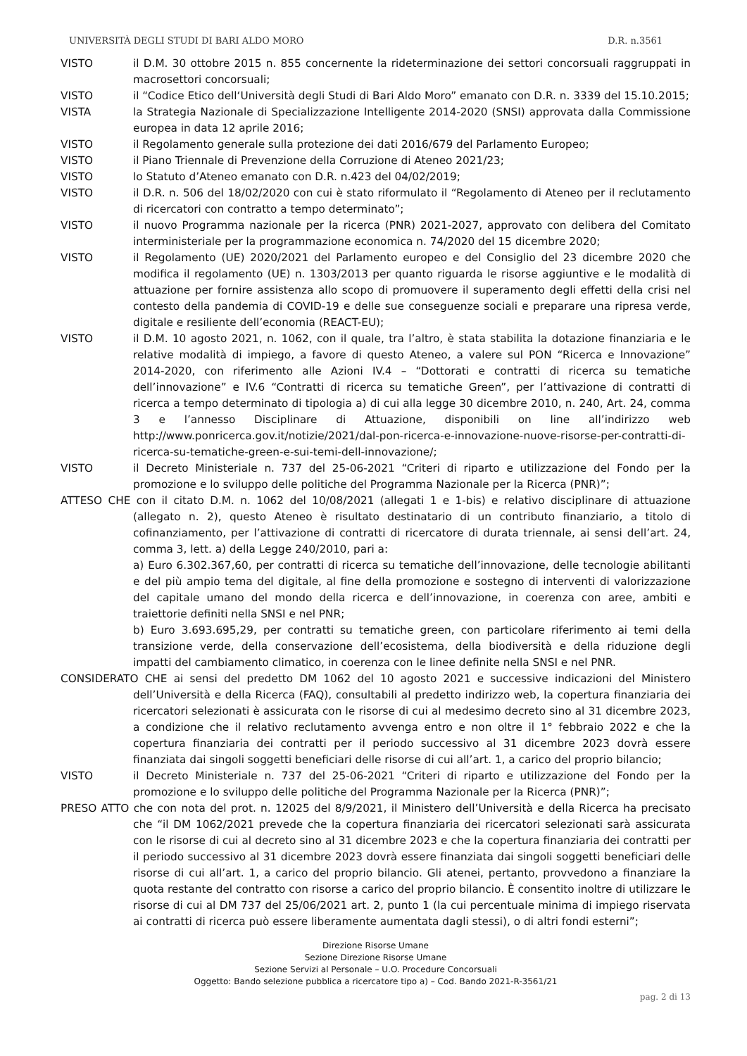UNIVERSITÀ DEGLI STUDI DI BARI ALDO MORO D.R. n.3561
VISTO il D.M. 30 ottobre 2015 n. 855 concernente la rideterminazione dei settori concorsuali raggruppati in macrosettori concorsuali;
VISTO il “Codice Etico dell‘Università degli Studi di Bari Aldo Moro” emanato con D.R. n. 3339 del 15.10.2015;
VISTA la Strategia Nazionale di Specializzazione Intelligente 2014-2020 (SNSI) approvata dalla Commissione europea in data 12 aprile 2016;
VISTO il Regolamento generale sulla protezione dei dati 2016/679 del Parlamento Europeo;
VISTO il Piano Triennale di Prevenzione della Corruzione di Ateneo 2021/23;
VISTO lo Statuto d’Ateneo emanato con D.R. n.423 del 04/02/2019;
VISTO il D.R. n. 506 del 18/02/2020 con cui è stato riformulato il “Regolamento di Ateneo per il reclutamento di ricercatori con contratto a tempo determinato”;
VISTO il nuovo Programma nazionale per la ricerca (PNR) 2021-2027, approvato con delibera del Comitato interministeriale per la programmazione economica n. 74/2020 del 15 dicembre 2020;
VISTO il Regolamento (UE) 2020/2021 del Parlamento europeo e del Consiglio del 23 dicembre 2020 che modifica il regolamento (UE) n. 1303/2013 per quanto riguarda le risorse aggiuntive e le modalità di attuazione per fornire assistenza allo scopo di promuovere il superamento degli effetti della crisi nel contesto della pandemia di COVID-19 e delle sue conseguenze sociali e preparare una ripresa verde, digitale e resiliente dell’economia (REACT-EU);
VISTO il D.M. 10 agosto 2021, n. 1062, con il quale, tra l’altro, è stata stabilita la dotazione finanziaria e le relative modalità di impiego, a favore di questo Ateneo, a valere sul PON “Ricerca e Innovazione” 2014-2020, con riferimento alle Azioni IV.4 – “Dottorati e contratti di ricerca su tematiche dell’innovazione” e IV.6 “Contratti di ricerca su tematiche Green”, per l’attivazione di contratti di ricerca a tempo determinato di tipologia a) di cui alla legge 30 dicembre 2010, n. 240, Art. 24, comma 3 e l’annesso Disciplinare di Attuazione, disponibili on line all’indirizzo web http://www.ponricerca.gov.it/notizie/2021/dal-pon-ricerca-e-innovazione-nuove-risorse-per-contratti-di-ricerca-su-tematiche-green-e-sui-temi-dell-innovazione/;
VISTO il Decreto Ministeriale n. 737 del 25-06-2021 “Criteri di riparto e utilizzazione del Fondo per la promozione e lo sviluppo delle politiche del Programma Nazionale per la Ricerca (PNR)”;
ATTESO CHE con il citato D.M. n. 1062 del 10/08/2021 (allegati 1 e 1-bis) e relativo disciplinare di attuazione (allegato n. 2), questo Ateneo è risultato destinatario di un contributo finanziario, a titolo di cofinanziamento, per l’attivazione di contratti di ricercatore di durata triennale, ai sensi dell’art. 24, comma 3, lett. a) della Legge 240/2010, pari a:
a) Euro 6.302.367,60, per contratti di ricerca su tematiche dell’innovazione, delle tecnologie abilitanti e del più ampio tema del digitale, al fine della promozione e sostegno di interventi di valorizzazione del capitale umano del mondo della ricerca e dell’innovazione, in coerenza con aree, ambiti e traiettorie definiti nella SNSI e nel PNR;
b) Euro 3.693.695,29, per contratti su tematiche green, con particolare riferimento ai temi della transizione verde, della conservazione dell’ecosistema, della biodiversità e della riduzione degli impatti del cambiamento climatico, in coerenza con le linee definite nella SNSI e nel PNR.
CONSIDERATO CHE ai sensi del predetto DM 1062 del 10 agosto 2021 e successive indicazioni del Ministero dell’Università e della Ricerca (FAQ), consultabili al predetto indirizzo web, la copertura finanziaria dei ricercatori selezionati è assicurata con le risorse di cui al medesimo decreto sino al 31 dicembre 2023, a condizione che il relativo reclutamento avvenga entro e non oltre il 1° febbraio 2022 e che la copertura finanziaria dei contratti per il periodo successivo al 31 dicembre 2023 dovrà essere finanziata dai singoli soggetti beneficiari delle risorse di cui all’art. 1, a carico del proprio bilancio;
VISTO il Decreto Ministeriale n. 737 del 25-06-2021 “Criteri di riparto e utilizzazione del Fondo per la promozione e lo sviluppo delle politiche del Programma Nazionale per la Ricerca (PNR)”;
PRESO ATTO che con nota del prot. n. 12025 del 8/9/2021, il Ministero dell’Università e della Ricerca ha precisato che “il DM 1062/2021 prevede che la copertura finanziaria dei ricercatori selezionati sarà assicurata con le risorse di cui al decreto sino al 31 dicembre 2023 e che la copertura finanziaria dei contratti per il periodo successivo al 31 dicembre 2023 dovrà essere finanziata dai singoli soggetti beneficiari delle risorse di cui all’art. 1, a carico del proprio bilancio. Gli atenei, pertanto, provvedono a finanziare la quota restante del contratto con risorse a carico del proprio bilancio. È consentito inoltre di utilizzare le risorse di cui al DM 737 del 25/06/2021 art. 2, punto 1 (la cui percentuale minima di impiego riservata ai contratti di ricerca può essere liberamente aumentata dagli stessi), o di altri fondi esterni”;
Direzione Risorse Umane
Sezione Direzione Risorse Umane
Sezione Servizi al Personale – U.O. Procedure Concorsuali
Oggetto: Bando selezione pubblica a ricercatore tipo a) – Cod. Bando 2021-R-3561/21
pag. 2 di 13